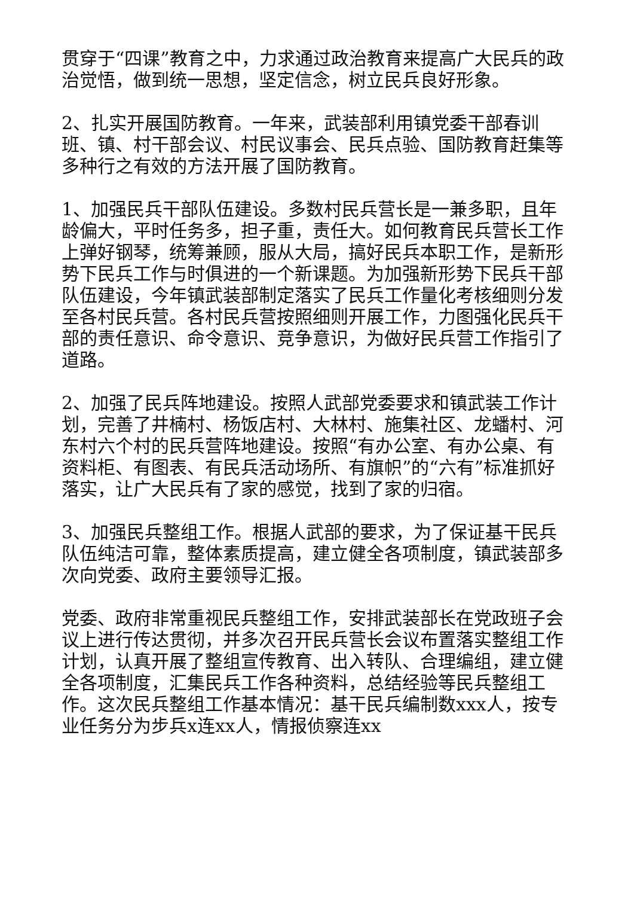贯穿于“四课”教育之中，力求通过政治教育来提高广大民兵的政治觉悟，做到统一思想，坚定信念，树立民兵良好形象。
2、扎实开展国防教育。一年来，武装部利用镇党委干部春训班、镇、村干部会议、村民议事会、民兵点验、国防教育赶集等多种行之有效的方法开展了国防教育。
1、加强民兵干部队伍建设。多数村民兵营长是一兼多职，且年龄偏大，平时任务多，担子重，责任大。如何教育民兵营长工作上弹好钢琴，统筹兼顾，服从大局，搞好民兵本职工作，是新形势下民兵工作与时俱进的一个新课题。为加强新形势下民兵干部队伍建设，今年镇武装部制定落实了民兵工作量化考核细则分发至各村民兵营。各村民兵营按照细则开展工作，力图强化民兵干部的责任意识、命令意识、竞争意识，为做好民兵营工作指引了道路。
2、加强了民兵阵地建设。按照人武部党委要求和镇武装工作计划，完善了井楠村、杨饭店村、大林村、施集社区、龙蟠村、河东村六个村的民兵营阵地建设。按照“有办公室、有办公桌、有资料柜、有图表、有民兵活动场所、有旗帜”的“六有”标准抓好落实，让广大民兵有了家的感觉，找到了家的归宿。
3、加强民兵整组工作。根据人武部的要求，为了保证基干民兵队伍纯洁可靠，整体素质提高，建立健全各项制度，镇武装部多次向党委、政府主要领导汇报。
党委、政府非常重视民兵整组工作，安排武装部长在党政班子会议上进行传达贯彻，并多次召开民兵营长会议布置落实整组工作计划，认真开展了整组宣传教育、出入转队、合理编组，建立健全各项制度，汇集民兵工作各种资料，总结经验等民兵整组工作。这次民兵整组工作基本情况：基干民兵编制数xxx人，按专业任务分为步兵x连xx人，情报侦察连xx